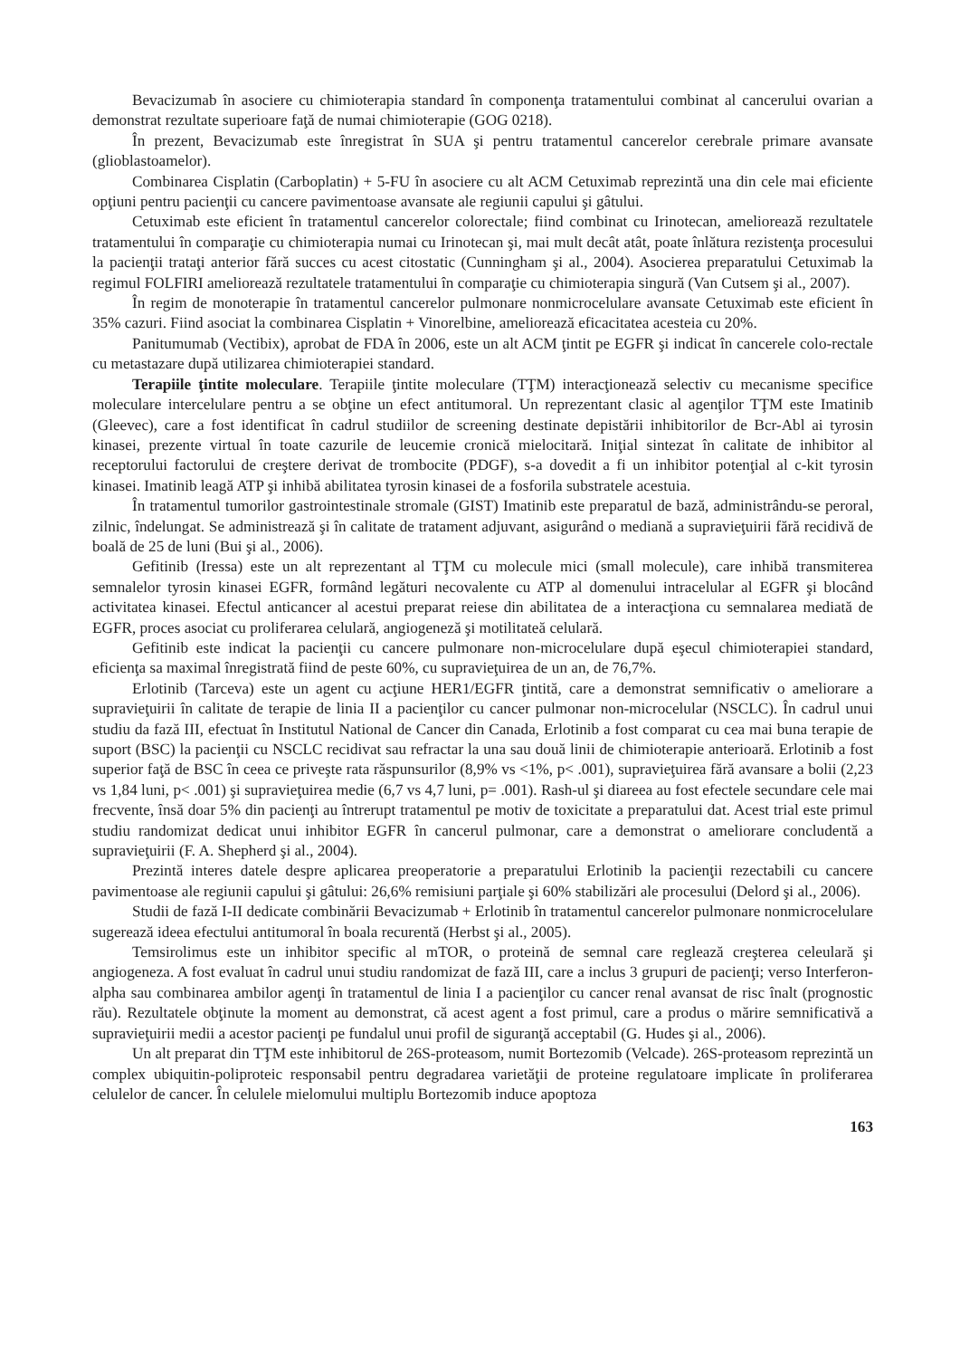Bevacizumab în asociere cu chimioterapia standard în componenţa tratamentului combinat al cancerului ovarian a demonstrat rezultate superioare faţă de numai chimioterapie (GOG 0218).
În prezent, Bevacizumab este înregistrat în SUA şi pentru tratamentul cancerelor cerebrale primare avansate (glioblastoamelor).
Combinarea Cisplatin (Carboplatin) + 5-FU în asociere cu alt ACM Cetuximab reprezintă una din cele mai eficiente opţiuni pentru pacienţii cu cancere pavimentoase avansate ale regiunii capului şi gâtului.
Cetuximab este eficient în tratamentul cancerelor colorectale; fiind combinat cu Irinotecan, ameliorează rezultatele tratamentului în comparaţie cu chimioterapia numai cu Irinotecan şi, mai mult decât atât, poate înlătura rezistenţa procesului la pacienţii trataţi anterior fără succes cu acest citostatic (Cunningham şi al., 2004). Asocierea preparatului Cetuximab la regimul FOLFIRI ameliorează rezultatele tratamentului în comparaţie cu chimioterapia singură (Van Cutsem şi al., 2007).
În regim de monoterapie în tratamentul cancerelor pulmonare nonmicrocelulare avansate Cetuximab este eficient în 35% cazuri. Fiind asociat la combinarea Cisplatin + Vinorelbine, ameliorează eficacitatea acesteia cu 20%.
Panitumumab (Vectibix), aprobat de FDA în 2006, este un alt ACM ţintit pe EGFR şi indicat în cancerele colo-rectale cu metastazare după utilizarea chimioterapiei standard.
Terapiile ţintite moleculare. Terapiile ţintite moleculare (TŢM) interacţionează selectiv cu mecanisme specifice moleculare intercelulare pentru a se obţine un efect antitumoral. Un reprezentant clasic al agenţilor TŢM este Imatinib (Gleevec), care a fost identificat în cadrul studiilor de screening destinate depistării inhibitorilor de Bcr-Abl ai tyrosin kinasei, prezente virtual în toate cazurile de leucemie cronică mielocitară. Iniţial sintezat în calitate de inhibitor al receptorului factorului de creştere derivat de trombocite (PDGF), s-a dovedit a fi un inhibitor potenţial al c-kit tyrosin kinasei. Imatinib leagă ATP şi inhibă abilitatea tyrosin kinasei de a fosforila substratele acestuia.
În tratamentul tumorilor gastrointestinale stromale (GIST) Imatinib este preparatul de bază, administrându-se peroral, zilnic, îndelungat. Se administrează şi în calitate de tratament adjuvant, asigurând o mediană a supravieţuirii fără recidivă de boală de 25 de luni (Bui şi al., 2006).
Gefitinib (Iressa) este un alt reprezentant al TŢM cu molecule mici (small molecule), care inhibă transmiterea semnalelor tyrosin kinasei EGFR, formând legături necovalente cu ATP al domenului intracelular al EGFR şi blocând activitatea kinasei. Efectul anticancer al acestui preparat reiese din abilitatea de a interacţiona cu semnalarea mediată de EGFR, proces asociat cu proliferarea celulară, angiogeneză şi motilitateă celulară.
Gefitinib este indicat la pacienţii cu cancere pulmonare non-microcelulare după eşecul chimioterapiei standard, eficienţa sa maximal înregistrată fiind de peste 60%, cu supravieţuirea de un an, de 76,7%.
Erlotinib (Tarceva) este un agent cu acţiune HER1/EGFR ţintită, care a demonstrat semnificativ o ameliorare a supravieţuirii în calitate de terapie de linia II a pacienţilor cu cancer pulmonar non-microcelular (NSCLC). În cadrul unui studiu da fază III, efectuat în Institutul National de Cancer din Canada, Erlotinib a fost comparat cu cea mai buna terapie de suport (BSC) la pacienţii cu NSCLC recidivat sau refractar la una sau două linii de chimioterapie anterioară. Erlotinib a fost superior faţă de BSC în ceea ce priveşte rata răspunsurilor (8,9% vs <1%, p< .001), supravieţuirea fără avansare a bolii (2,23 vs 1,84 luni, p< .001) şi supravieţuirea medie (6,7 vs 4,7 luni, p= .001). Rash-ul şi diareea au fost efectele secundare cele mai frecvente, însă doar 5% din pacienţi au întrerupt tratamentul pe motiv de toxicitate a preparatului dat. Acest trial este primul studiu randomizat dedicat unui inhibitor EGFR în cancerul pulmonar, care a demonstrat o ameliorare concludentă a supravieţuirii (F. A. Shepherd şi al., 2004).
Prezintă interes datele despre aplicarea preoperatorie a preparatului Erlotinib la pacienţii rezectabili cu cancere pavimentoase ale regiunii capului şi gâtului: 26,6% remisiuni parţiale şi 60% stabilizări ale procesului (Delord şi al., 2006).
Studii de fază I-II dedicate combinării Bevacizumab + Erlotinib în tratamentul cancerelor pulmonare nonmicrocelulare sugerează ideea efectului antitumoral în boala recurentă (Herbst şi al., 2005).
Temsirolimus este un inhibitor specific al mTOR, o proteină de semnal care reglează creşterea celeulară şi angiogeneza. A fost evaluat în cadrul unui studiu randomizat de fază III, care a inclus 3 grupuri de pacienţi; verso Interferon-alpha sau combinarea ambilor agenţi în tratamentul de linia I a pacienţilor cu cancer renal avansat de risc înalt (prognostic rău). Rezultatele obţinute la moment au demonstrat, că acest agent a fost primul, care a produs o mărire semnificativă a supravieţuirii medii a acestor pacienţi pe fundalul unui profil de siguranţă acceptabil (G. Hudes şi al., 2006).
Un alt preparat din TŢM este inhibitorul de 26S-proteasom, numit Bortezomib (Velcade). 26S-proteasom reprezintă un complex ubiquitin-poliproteic responsabil pentru degradarea varietăţii de proteine regulatoare implicate în proliferarea celulelor de cancer. În celulele mielomului multiplu Bortezomib induce apoptoza
163